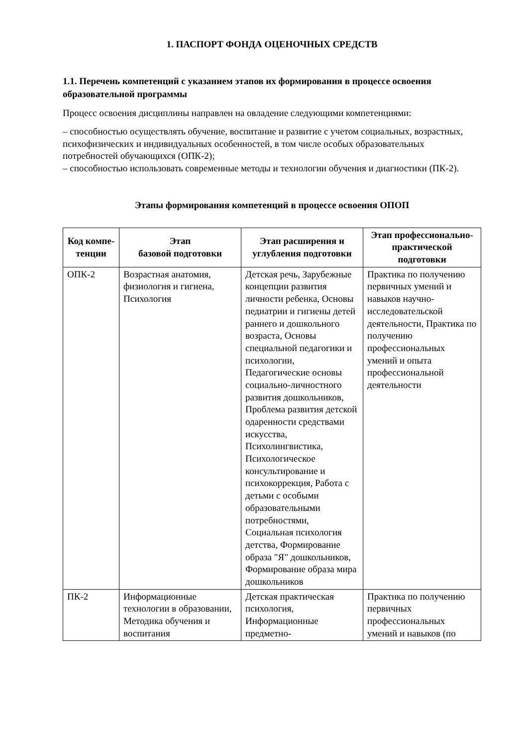1. ПАСПОРТ ФОНДА ОЦЕНОЧНЫХ СРЕДСТВ
1.1. Перечень компетенций с указанием этапов их формирования в процессе освоения образовательной программы
Процесс освоения дисциплины направлен на овладение следующими компетенциями:
– способностью осуществлять обучение, воспитание и развитие с учетом социальных, возрастных, психофизических и индивидуальных особенностей, в том числе особых образовательных потребностей обучающихся (ОПК-2);
– способностью использовать современные методы и технологии обучения и диагностики (ПК-2).
Этапы формирования компетенций в процессе освоения ОПОП
| Код компе-тенции | Этап базовой подготовки | Этап расширения и углубления подготовки | Этап профессионально-практической подготовки |
| --- | --- | --- | --- |
| ОПК-2 | Возрастная анатомия, физиология и гигиена, Психология | Детская речь, Зарубежные концепции развития личности ребенка, Основы педиатрии и гигиены детей раннего и дошкольного возраста, Основы специальной педагогики и психологии, Педагогические основы социально-личностного развития дошкольников, Проблема развития детской одаренности средствами искусства, Психолингвистика, Психологическое консультирование и психокоррекция, Работа с детьми с особыми образовательными потребностями, Социальная психология детства, Формирование образа "Я" дошкольников, Формирование образа мира дошкольников | Практика по получению первичных умений и навыков научно-исследовательской деятельности, Практика по получению профессиональных умений и опыта профессиональной деятельности |
| ПК-2 | Информационные технологии в образовании, Методика обучения и воспитания | Детская практическая психология, Информационные предметно- | Практика по получению первичных профессиональных умений и навыков (по |